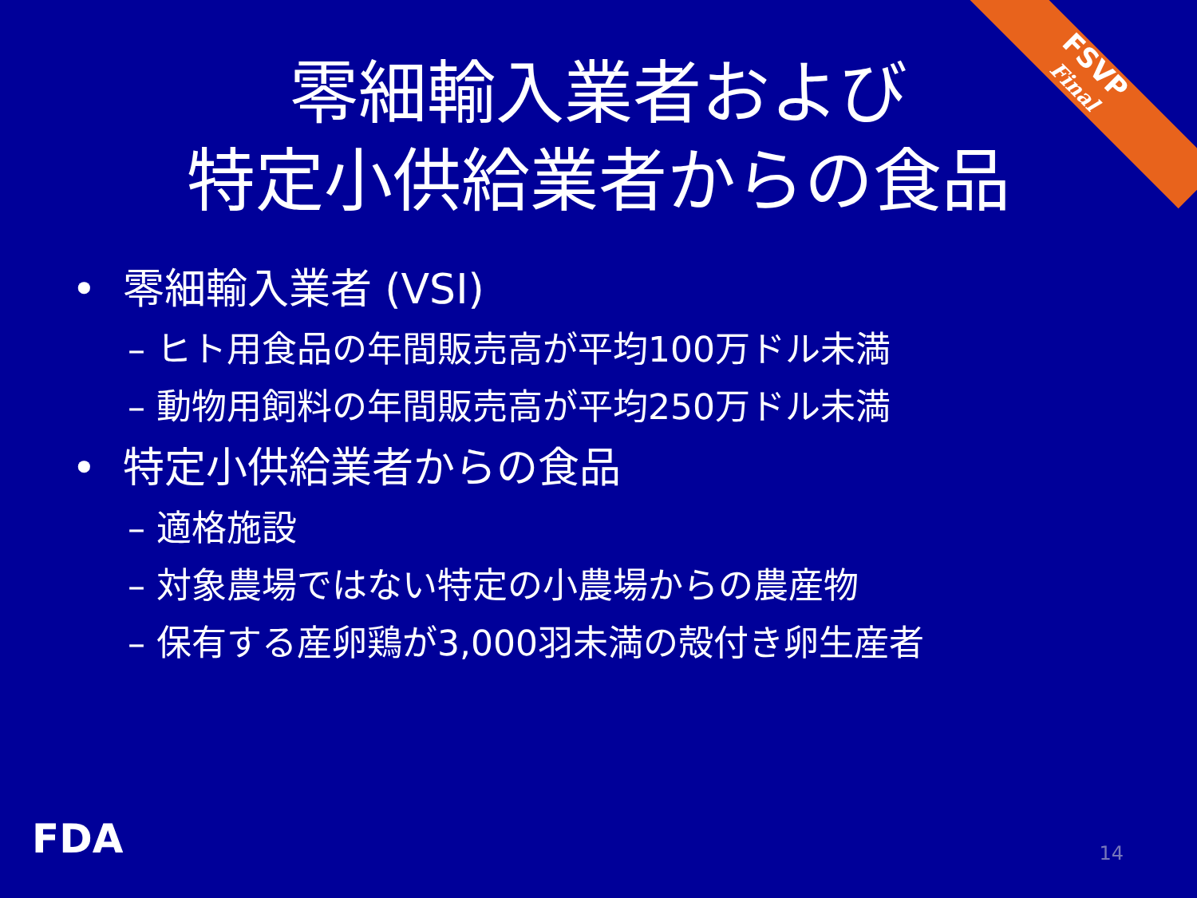FSVP
Final
零細輸入業者および
特定小供給業者からの食品
• 零細輸入業者 (VSI)
– ヒト用食品の年間販売高が平均100万ドル未満
– 動物用飼料の年間販売高が平均250万ドル未満
• 特定小供給業者からの食品
– 適格施設
– 対象農場ではない特定の小農場からの農産物
– 保有する産卵鶏が3,000羽未満の殻付き卵生産者
FDA 14